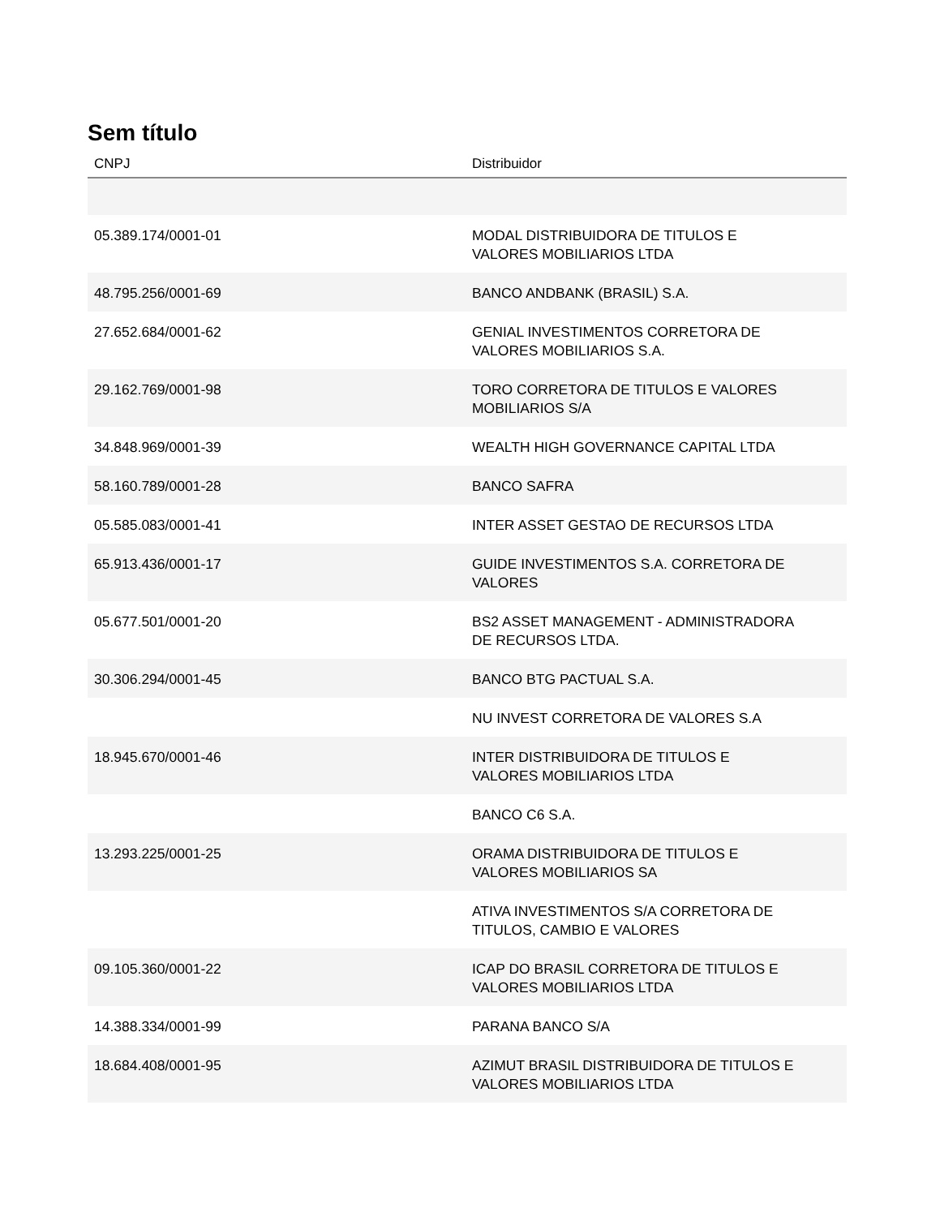Sem título
| CNPJ | Distribuidor |
| --- | --- |
| 05.389.174/0001-01 | MODAL DISTRIBUIDORA DE TITULOS E VALORES MOBILIARIOS LTDA |
| 48.795.256/0001-69 | BANCO ANDBANK (BRASIL) S.A. |
| 27.652.684/0001-62 | GENIAL INVESTIMENTOS CORRETORA DE VALORES MOBILIARIOS S.A. |
| 29.162.769/0001-98 | TORO CORRETORA DE TITULOS E VALORES MOBILIARIOS S/A |
| 34.848.969/0001-39 | WEALTH HIGH GOVERNANCE CAPITAL LTDA |
| 58.160.789/0001-28 | BANCO SAFRA |
| 05.585.083/0001-41 | INTER ASSET GESTAO DE RECURSOS LTDA |
| 65.913.436/0001-17 | GUIDE INVESTIMENTOS S.A. CORRETORA DE VALORES |
| 05.677.501/0001-20 | BS2 ASSET MANAGEMENT - ADMINISTRADORA DE RECURSOS LTDA. |
| 30.306.294/0001-45 | BANCO BTG PACTUAL S.A. |
| | NU INVEST CORRETORA DE VALORES S.A |
| 18.945.670/0001-46 | INTER DISTRIBUIDORA DE TITULOS E VALORES MOBILIARIOS LTDA |
| | BANCO C6 S.A. |
| 13.293.225/0001-25 | ORAMA DISTRIBUIDORA DE TITULOS E VALORES MOBILIARIOS SA |
| | ATIVA INVESTIMENTOS S/A CORRETORA DE TITULOS, CAMBIO E VALORES |
| 09.105.360/0001-22 | ICAP DO BRASIL CORRETORA DE TITULOS E VALORES MOBILIARIOS LTDA |
| 14.388.334/0001-99 | PARANA BANCO S/A |
| 18.684.408/0001-95 | AZIMUT BRASIL DISTRIBUIDORA DE TITULOS E VALORES MOBILIARIOS LTDA |